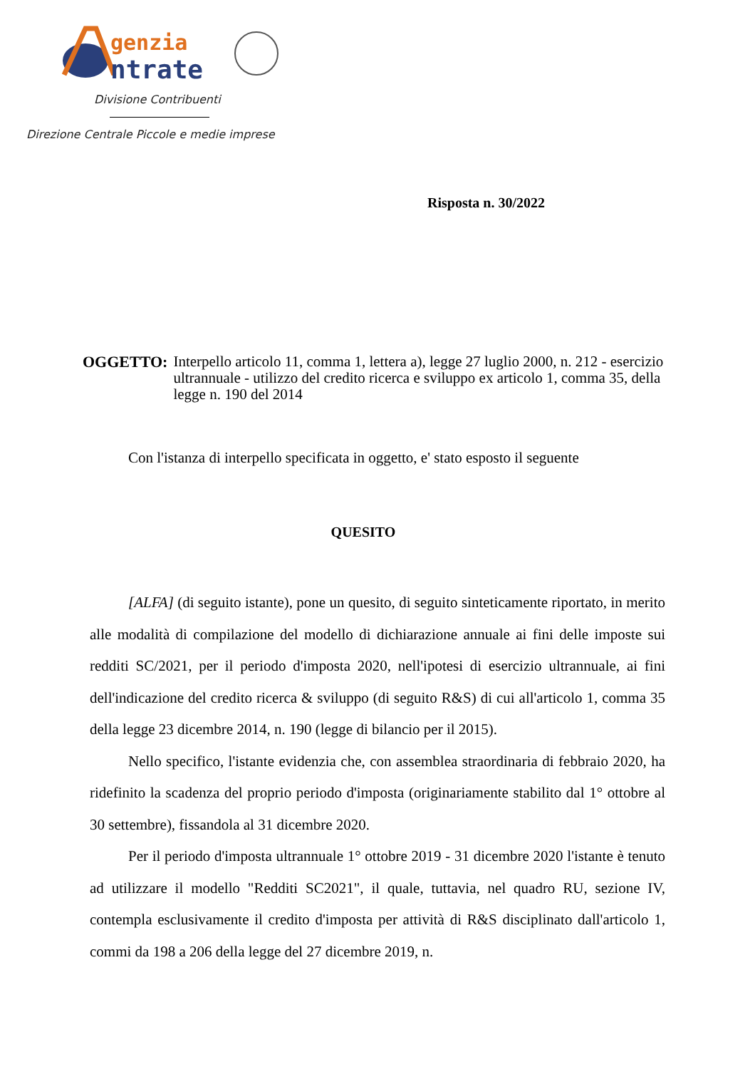genzia
ntrate
Divisione Contribuenti
Direzione Centrale Piccole e medie imprese
Risposta n. 30/2022
OGGETTO: Interpello articolo 11, comma 1, lettera a), legge 27 luglio 2000, n. 212 - esercizio ultrannuale - utilizzo del credito ricerca e sviluppo ex articolo 1, comma 35, della legge n. 190 del 2014
Con l'istanza di interpello specificata in oggetto, e' stato esposto il seguente
QUESITO
[ALFA] (di seguito istante), pone un quesito, di seguito sinteticamente riportato, in merito alle modalità di compilazione del modello di dichiarazione annuale ai fini delle imposte sui redditi SC/2021, per il periodo d'imposta 2020, nell'ipotesi di esercizio ultrannuale, ai fini dell'indicazione del credito ricerca & sviluppo (di seguito R&S) di cui all'articolo 1, comma 35 della legge 23 dicembre 2014, n. 190 (legge di bilancio per il 2015).
Nello specifico, l'istante evidenzia che, con assemblea straordinaria di febbraio 2020, ha ridefinito la scadenza del proprio periodo d'imposta (originariamente stabilito dal 1° ottobre al 30 settembre), fissandola al 31 dicembre 2020.
Per il periodo d'imposta ultrannuale 1° ottobre 2019 - 31 dicembre 2020 l'istante è tenuto ad utilizzare il modello "Redditi SC2021", il quale, tuttavia, nel quadro RU, sezione IV, contempla esclusivamente il credito d'imposta per attività di R&S disciplinato dall'articolo 1, commi da 198 a 206 della legge del 27 dicembre 2019, n.